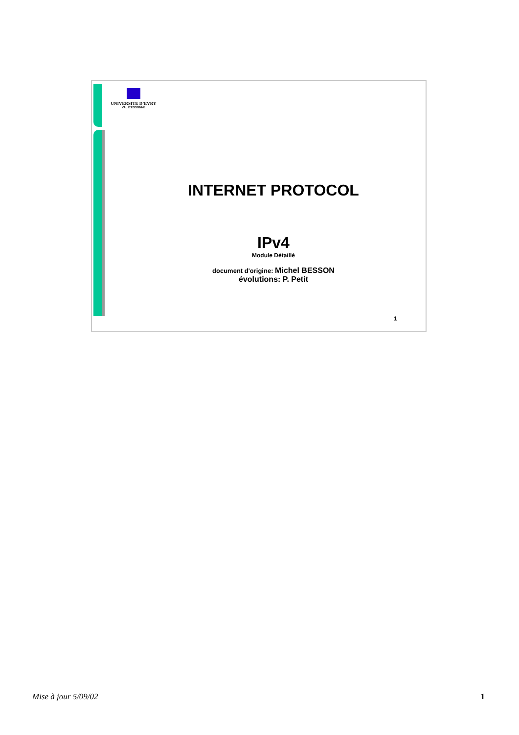UNIVERSITE D’EVRY
VAL D'ESSONNE
INTERNET PROTOCOL
IPv4
Module Détaillé
document d'origine: Michel BESSON
évolutions: P. Petit
1
Mise à jour 5/09/02 1